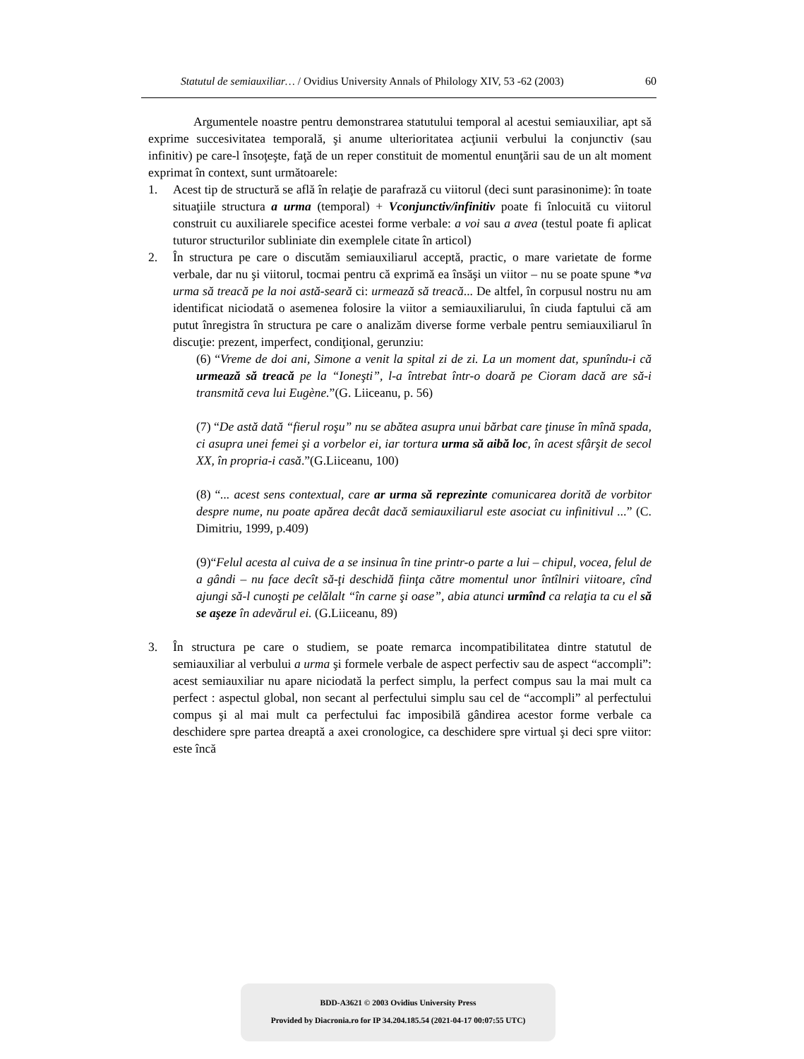Statutul de semiauxiliar… / Ovidius University Annals of Philology XIV, 53 -62 (2003) 60
Argumentele noastre pentru demonstrarea statutului temporal al acestui semiauxiliar, apt să exprime succesivitatea temporală, şi anume ulterioritatea acţiunii verbului la conjunctiv (sau infinitiv) pe care-l însoţeşte, faţă de un reper constituit de momentul enunţării sau de un alt moment exprimat în context, sunt următoarele:
1. Acest tip de structură se află în relaţie de parafrază cu viitorul (deci sunt parasinonime): în toate situaţiile structura a urma (temporal) + Vconjunctiv/infinitiv poate fi înlocuită cu viitorul construit cu auxiliarele specifice acestei forme verbale: a voi sau a avea (testul poate fi aplicat tuturor structurilor subliniate din exemplele citate în articol)
2. În structura pe care o discutăm semiauxiliarul acceptă, practic, o mare varietate de forme verbale, dar nu şi viitorul, tocmai pentru că exprimă ea însăşi un viitor – nu se poate spune *va urma să treacă pe la noi astă-seară ci: urmează să treacă... De altfel, în corpusul nostru nu am identificat niciodată o asemenea folosire la viitor a semiauxiliarului, în ciuda faptului că am putut înregistra în structura pe care o analizăm diverse forme verbale pentru semiauxiliarul în discuţie: prezent, imperfect, condiţional, gerunziu:
(6) “Vreme de doi ani, Simone a venit la spital zi de zi. La un moment dat, spunîndu-i că urmează să treacă pe la “Ioneşti”, l-a întrebat într-o doară pe Cioram dacă are să-i transmită ceva lui Eugène.”(G. Liiceanu, p. 56)
(7) “De astă dată “fierul roşu” nu se abătea asupra unui bărbat care ţinuse în mînă spada, ci asupra unei femei şi a vorbelor ei, iar tortura urma să aibă loc, în acest sfârşit de secol XX, în propria-i casă.”(G.Liiceanu, 100)
(8) “... acest sens contextual, care ar urma să reprezinte comunicarea dorită de vorbitor despre nume, nu poate apărea decât dacă semiauxiliarul este asociat cu infinitivul ...” (C. Dimitriu, 1999, p.409)
(9)“Felul acesta al cuiva de a se insinua în tine printr-o parte a lui – chipul, vocea, felul de a gândi – nu face decît să-ţi deschidă fiinţa către momentul unor întîlniri viitoare, cînd ajungi să-l cunoşti pe celălalt “în carne şi oase”, abia atunci urmînd ca relaţia ta cu el să se aşeze în adevărul ei. (G.Liiceanu, 89)
3. În structura pe care o studiem, se poate remarca incompatibilitatea dintre statutul de semiauxiliar al verbului a urma şi formele verbale de aspect perfectiv sau de aspect “accompli”: acest semiauxiliar nu apare niciodată la perfect simplu, la perfect compus sau la mai mult ca perfect : aspectul global, non secant al perfectului simplu sau cel de “accompli” al perfectului compus şi al mai mult ca perfectului fac imposibilă gândirea acestor forme verbale ca deschidere spre partea dreaptă a axei cronologice, ca deschidere spre virtual şi deci spre viitor: este încă
BDD-A3621 © 2003 Ovidius University Press
Provided by Diacronia.ro for IP 34.204.185.54 (2021-04-17 00:07:55 UTC)